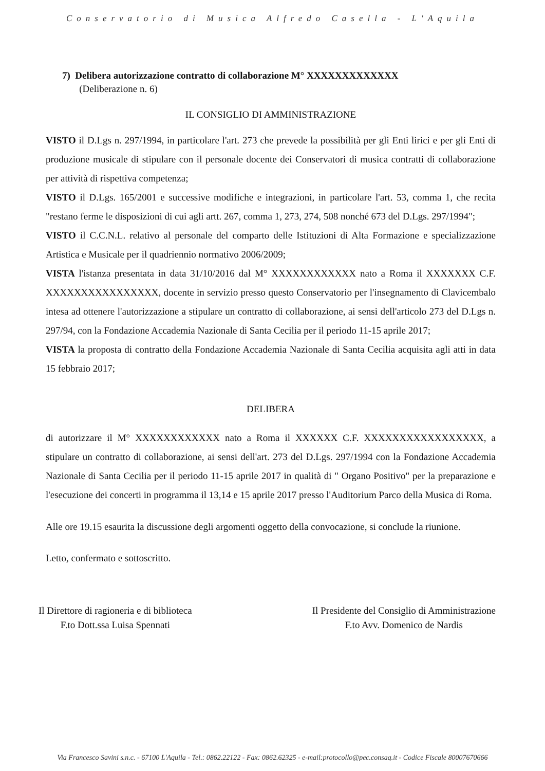Conservatorio di Musica Alfredo Casella - L'Aquila
7) Delibera autorizzazione contratto di collaborazione M° XXXXXXXXXXXXX
(Deliberazione n. 6)
IL CONSIGLIO DI AMMINISTRAZIONE
VISTO il D.Lgs n. 297/1994, in particolare l'art. 273 che prevede la possibilità per gli Enti lirici e per gli Enti di produzione musicale di stipulare con il personale docente dei Conservatori di musica contratti di collaborazione per attività di rispettiva competenza;
VISTO il D.Lgs. 165/2001 e successive modifiche e integrazioni, in particolare l'art. 53, comma 1, che recita "restano ferme le disposizioni di cui agli artt. 267, comma 1, 273, 274, 508 nonché 673 del D.Lgs. 297/1994";
VISTO il C.C.N.L. relativo al personale del comparto delle Istituzioni di Alta Formazione e specializzazione Artistica e Musicale per il quadriennio normativo 2006/2009;
VISTA l'istanza presentata in data 31/10/2016 dal M° XXXXXXXXXXXX nato a Roma il XXXXXXX C.F. XXXXXXXXXXXXXXXX, docente in servizio presso questo Conservatorio per l'insegnamento di Clavicembalo intesa ad ottenere l'autorizzazione a stipulare un contratto di collaborazione, ai sensi dell'articolo 273 del D.Lgs n. 297/94, con la Fondazione Accademia Nazionale di Santa Cecilia per il periodo 11-15 aprile 2017;
VISTA la proposta di contratto della Fondazione Accademia Nazionale di Santa Cecilia acquisita agli atti in data 15 febbraio 2017;
DELIBERA
di autorizzare il M° XXXXXXXXXXXX nato a Roma il XXXXXX C.F. XXXXXXXXXXXXXXXXX, a stipulare un contratto di collaborazione, ai sensi dell'art. 273 del D.Lgs. 297/1994 con la Fondazione Accademia Nazionale di Santa Cecilia per il periodo 11-15 aprile 2017 in qualità di " Organo Positivo" per la preparazione e l'esecuzione dei concerti in programma il 13,14 e 15 aprile 2017 presso l'Auditorium Parco della Musica di Roma.
Alle ore 19.15 esaurita la discussione degli argomenti oggetto della convocazione, si conclude la riunione.
Letto, confermato e sottoscritto.
Il Direttore di ragioneria e di biblioteca
F.to Dott.ssa Luisa Spennati
Il Presidente del Consiglio di Amministrazione
F.to Avv. Domenico de Nardis
Via Francesco Savini s.n.c. - 67100 L'Aquila - Tel.: 0862.22122 - Fax: 0862.62325 - e-mail:protocollo@pec.consaq.it - Codice Fiscale 80007670666